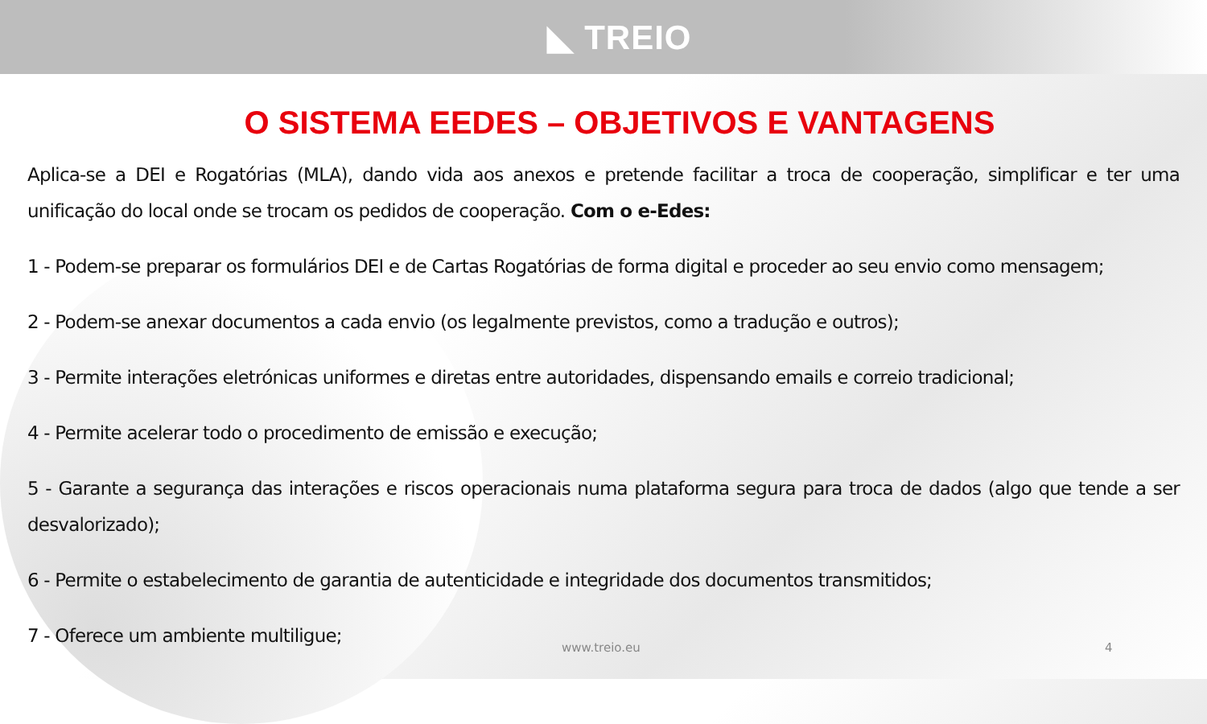◣ TREIO
O SISTEMA EEDES – OBJETIVOS E VANTAGENS
Aplica-se a DEI e Rogatórias (MLA), dando vida aos anexos e pretende facilitar a troca de cooperação, simplificar e ter uma unificação do local onde se trocam os pedidos de cooperação. Com o e-Edes:
1 - Podem-se preparar os formulários DEI e de Cartas Rogatórias de forma digital e proceder ao seu envio como mensagem;
2 - Podem-se anexar documentos a cada envio (os legalmente previstos, como a tradução e outros);
3 - Permite interações eletrónicas uniformes e diretas entre autoridades, dispensando emails e correio tradicional;
4 - Permite acelerar todo o procedimento de emissão e execução;
5 - Garante a segurança das interações e riscos operacionais numa plataforma segura para troca de dados (algo que tende a ser desvalorizado);
6 - Permite o estabelecimento de garantia de autenticidade e integridade dos documentos transmitidos;
7 - Oferece um ambiente multiligue;
www.treio.eu 4